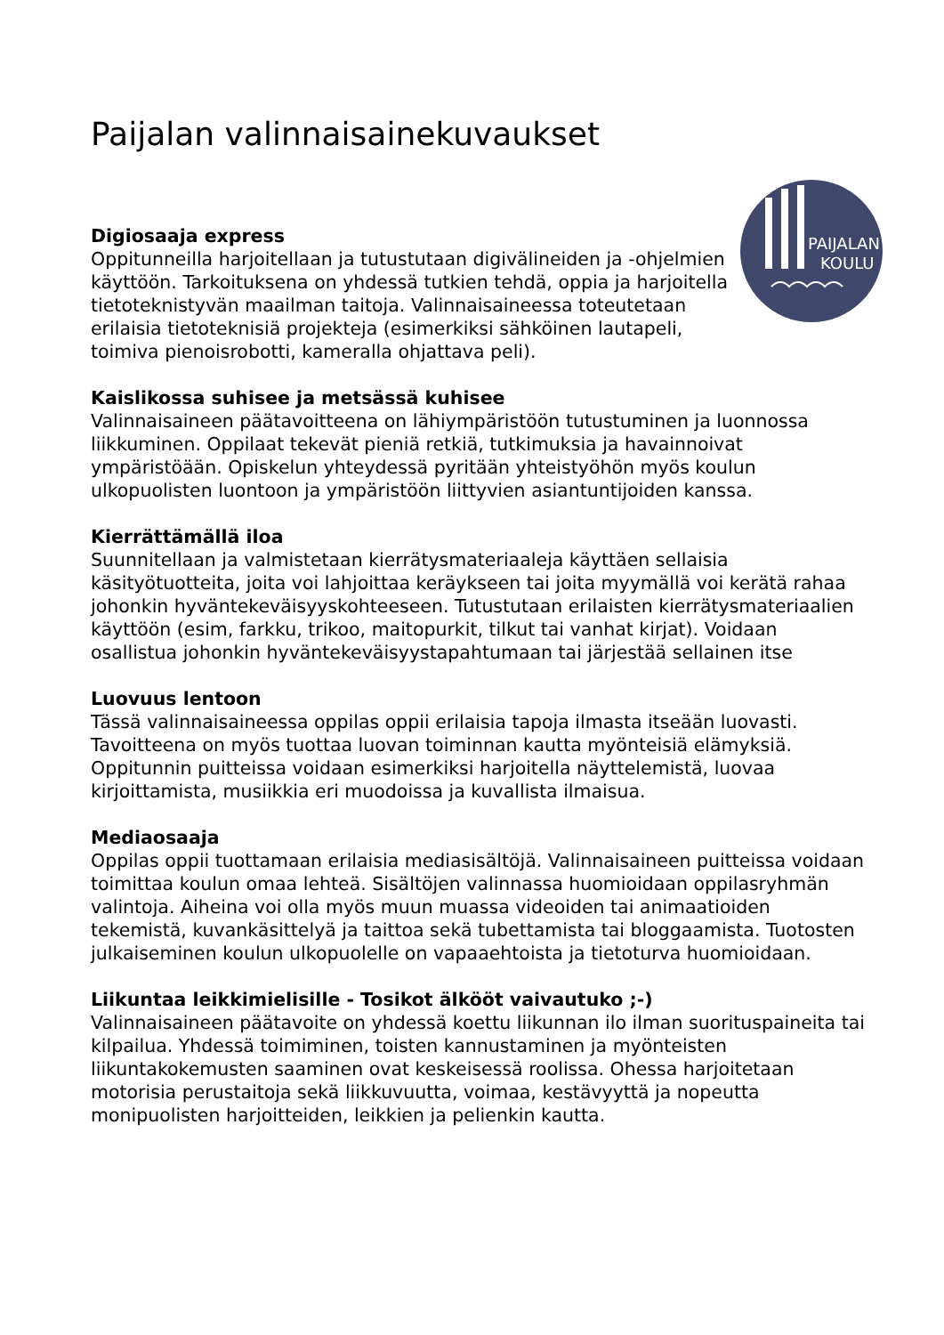Paijalan valinnaisainekuvaukset
PAIJALAN
KOULU
Digiosaaja express
Oppitunneilla harjoitellaan ja tutustutaan digivälineiden ja -ohjelmien käyttöön. Tarkoituksena on yhdessä tutkien tehdä, oppia ja harjoitella tietoteknistyvän maailman taitoja. Valinnaisaineessa toteutetaan erilaisia tietoteknisiä projekteja (esimerkiksi sähköinen lautapeli, toimiva pienoisrobotti, kameralla ohjattava peli).
Kaislikossa suhisee ja metsässä kuhisee
Valinnaisaineen päätavoitteena on lähiympäristöön tutustuminen ja luonnossa liikkuminen. Oppilaat tekevät pieniä retkiä, tutkimuksia ja havainnoivat ympäristöään. Opiskelun yhteydessä pyritään yhteistyöhön myös koulun ulkopuolisten luontoon ja ympäristöön liittyvien asiantuntijoiden kanssa.
Kierrättämällä iloa
Suunnitellaan ja valmistetaan kierrätysmateriaaleja käyttäen sellaisia käsityötuotteita, joita voi lahjoittaa keräykseen tai joita myymällä voi kerätä rahaa johonkin hyväntekeväisyyskohteeseen. Tutustutaan erilaisten kierrätysmateriaalien käyttöön (esim, farkku, trikoo, maitopurkit, tilkut tai vanhat kirjat). Voidaan osallistua johonkin hyväntekeväisyystapahtumaan tai järjestää sellainen itse
Luovuus lentoon
Tässä valinnaisaineessa oppilas oppii erilaisia tapoja ilmasta itseään luovasti. Tavoitteena on myös tuottaa luovan toiminnan kautta myönteisiä elämyksiä. Oppitunnin puitteissa voidaan esimerkiksi harjoitella näyttelemistä, luovaa kirjoittamista, musiikkia eri muodoissa ja kuvallista ilmaisua.
Mediaosaaja
Oppilas oppii tuottamaan erilaisia mediasisältöjä. Valinnaisaineen puitteissa voidaan toimittaa koulun omaa lehteä. Sisältöjen valinnassa huomioidaan oppilasryhmän valintoja. Aiheina voi olla myös muun muassa videoiden tai animaatioiden tekemistä, kuvankäsittelyä ja taittoa sekä tubettamista tai bloggaamista. Tuotosten julkaiseminen koulun ulkopuolelle on vapaaehtoista ja tietoturva huomioidaan.
Liikuntaa leikkimielisille - Tosikot älkööt vaivautuko ;-)
Valinnaisaineen päätavoite on yhdessä koettu liikunnan ilo ilman suorituspaineita tai kilpailua. Yhdessä toimiminen, toisten kannustaminen ja myönteisten liikuntakokemusten saaminen ovat keskeisessä roolissa. Ohessa harjoitetaan motorisia perustaitoja sekä liikkuvuutta, voimaa, kestävyyttä ja nopeutta monipuolisten harjoitteiden, leikkien ja pelienkin kautta.